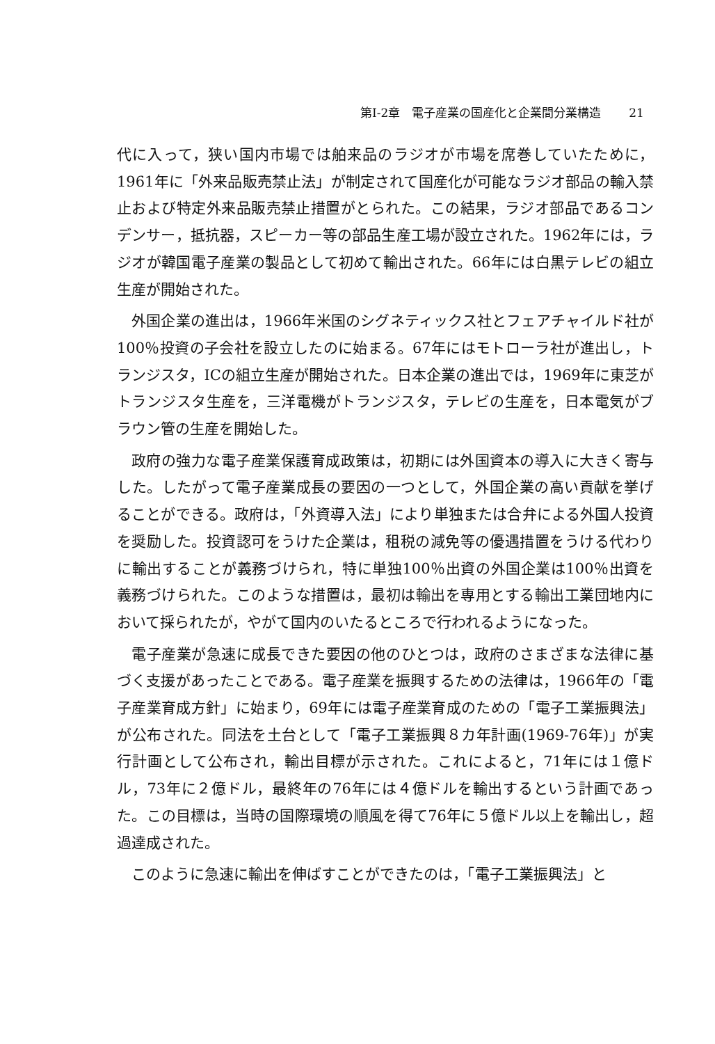第I-2章　電子産業の国産化と企業間分業構造 21
代に入って，狭い国内市場では舶来品のラジオが市場を席巻していたために，1961年に「外来品販売禁止法」が制定されて国産化が可能なラジオ部品の輸入禁止および特定外来品販売禁止措置がとられた。この結果，ラジオ部品であるコンデンサー，抵抗器，スピーカー等の部品生産工場が設立された。1962年には，ラジオが韓国電子産業の製品として初めて輸出された。66年には白黒テレビの組立生産が開始された。
外国企業の進出は，1966年米国のシグネティックス社とフェアチャイルド社が100％投資の子会社を設立したのに始まる。67年にはモトローラ社が進出し，トランジスタ，ICの組立生産が開始された。日本企業の進出では，1969年に東芝がトランジスタ生産を，三洋電機がトランジスタ，テレビの生産を，日本電気がブラウン管の生産を開始した。
政府の強力な電子産業保護育成政策は，初期には外国資本の導入に大きく寄与した。したがって電子産業成長の要因の一つとして，外国企業の高い貢献を挙げることができる。政府は，「外資導入法」により単独または合弁による外国人投資を奨励した。投資認可をうけた企業は，租税の減免等の優遇措置をうける代わりに輸出することが義務づけられ，特に単独100％出資の外国企業は100％出資を義務づけられた。このような措置は，最初は輸出を専用とする輸出工業団地内において採られたが，やがて国内のいたるところで行われるようになった。
電子産業が急速に成長できた要因の他のひとつは，政府のさまざまな法律に基づく支援があったことである。電子産業を振興するための法律は，1966年の「電子産業育成方針」に始まり，69年には電子産業育成のための「電子工業振興法」が公布された。同法を土台として「電子工業振興８カ年計画(1969-76年)」が実行計画として公布され，輸出目標が示された。これによると，71年には１億ドル，73年に２億ドル，最終年の76年には４億ドルを輸出するという計画であった。この目標は，当時の国際環境の順風を得て76年に５億ドル以上を輸出し，超過達成された。
このように急速に輸出を伸ばすことができたのは，「電子工業振興法」と